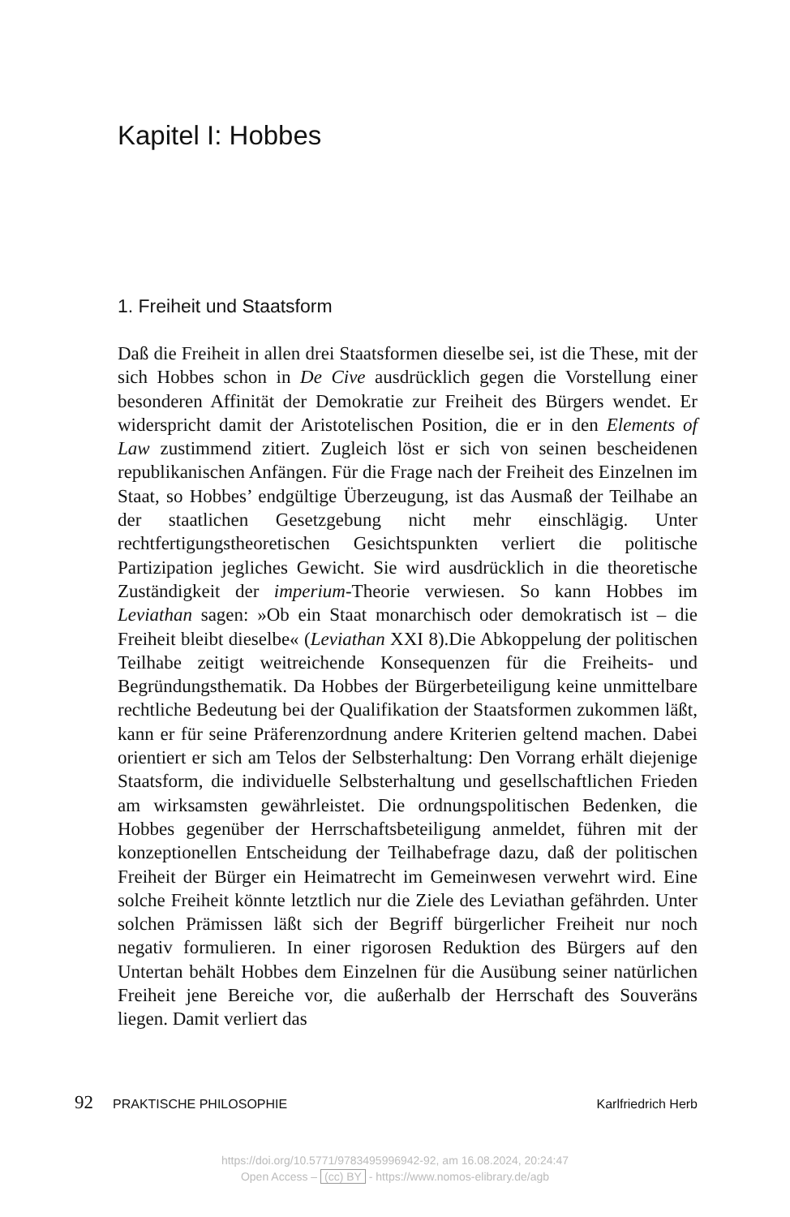Kapitel I: Hobbes
1. Freiheit und Staatsform
Daß die Freiheit in allen drei Staatsformen dieselbe sei, ist die These, mit der sich Hobbes schon in De Cive ausdrücklich gegen die Vorstellung einer besonderen Affinität der Demokratie zur Freiheit des Bürgers wendet. Er widerspricht damit der Aristotelischen Position, die er in den Elements of Law zustimmend zitiert. Zugleich löst er sich von seinen bescheidenen republikanischen Anfängen. Für die Frage nach der Freiheit des Einzelnen im Staat, so Hobbes’ endgültige Überzeugung, ist das Ausmaß der Teilhabe an der staatlichen Gesetzgebung nicht mehr einschlägig. Unter rechtfertigungstheoretischen Gesichtspunkten verliert die politische Partizipation jegliches Gewicht. Sie wird ausdrücklich in die theoretische Zuständigkeit der imperium-Theorie verwiesen. So kann Hobbes im Leviathan sagen: »Ob ein Staat monarchisch oder demokratisch ist – die Freiheit bleibt dieselbe« (Leviathan XXI 8).Die Abkoppelung der politischen Teilhabe zeitigt weitreichende Konsequenzen für die Freiheits- und Begründungsthematik. Da Hobbes der Bürgerbeteiligung keine unmittelbare rechtliche Bedeutung bei der Qualifikation der Staatsformen zukommen läßt, kann er für seine Präferenzordnung andere Kriterien geltend machen. Dabei orientiert er sich am Telos der Selbsterhaltung: Den Vorrang erhält diejenige Staatsform, die individuelle Selbsterhaltung und gesellschaftlichen Frieden am wirksamsten gewährleistet. Die ordnungspolitischen Bedenken, die Hobbes gegenüber der Herrschaftsbeteiligung anmeldet, führen mit der konzeptionellen Entscheidung der Teilhabefrage dazu, daß der politischen Freiheit der Bürger ein Heimatrecht im Gemeinwesen verwehrt wird. Eine solche Freiheit könnte letztlich nur die Ziele des Leviathan gefährden. Unter solchen Prämissen läßt sich der Begriff bürgerlicher Freiheit nur noch negativ formulieren. In einer rigorosen Reduktion des Bürgers auf den Untertan behält Hobbes dem Einzelnen für die Ausübung seiner natürlichen Freiheit jene Bereiche vor, die außerhalb der Herrschaft des Souveräns liegen. Damit verliert das
92 PRAKTISCHE PHILOSOPHIE Karlfriedrich Herb
https://doi.org/10.5771/9783495996942-92, am 16.08.2024, 20:24:47
Open Access – (cc) BY - https://www.nomos-elibrary.de/agb